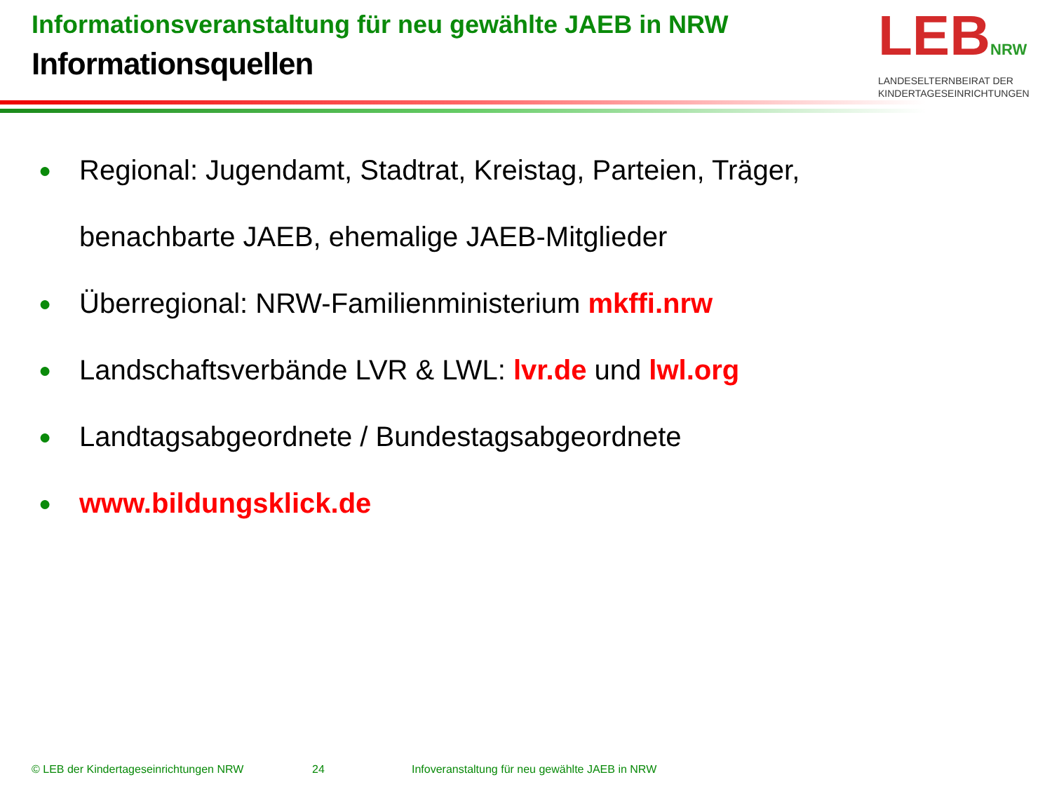Informationsveranstaltung für neu gewählte JAEB in NRW
Informationsquellen
LEBNRW
LANDESELTERNBEIRAT DER
KINDERTAGESEINRICHTUNGEN
● Regional: Jugendamt, Stadtrat, Kreistag, Parteien, Träger,
benachbarte JAEB, ehemalige JAEB-Mitglieder
● Überregional: NRW-Familienministerium mkffi.nrw
● Landschaftsverbände LVR & LWL: lvr.de und lwl.org
● Landtagsabgeordnete / Bundestagsabgeordnete
● www.bildungsklick.de
© LEB der Kindertageseinrichtungen NRW
24
Infoveranstaltung für neu gewählte JAEB in NRW